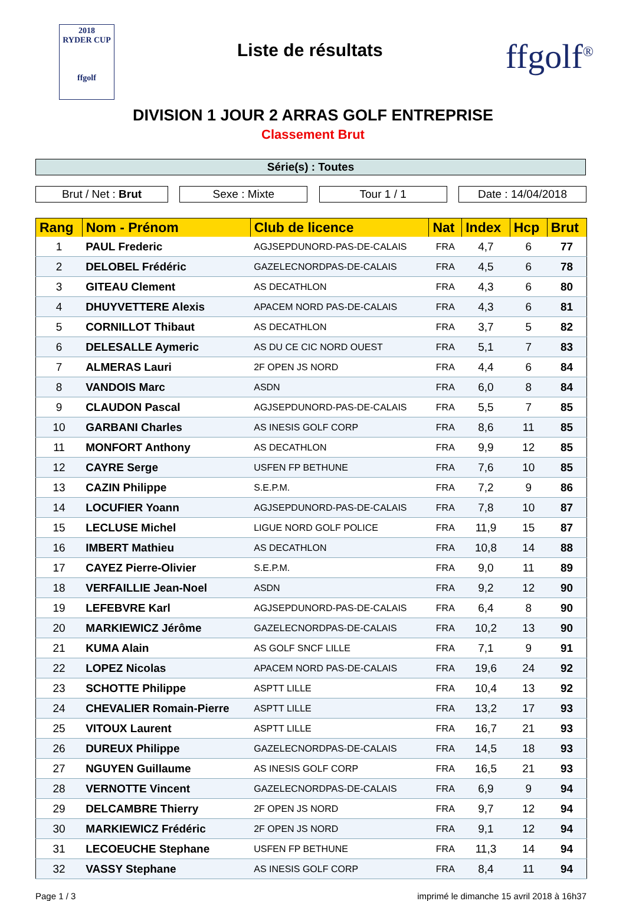2018
RYDER CUP
ffgolf
Liste de résultats
ffgolf<sup>®</sup>
DIVISION 1 JOUR 2 ARRAS GOLF ENTREPRISE
Classement Brut
Série(s) : Toutes
Brut / Net : Brut Sexe : Mixte Tour 1 / 1 Date : 14/04/2018
| Rang | Nom - Prénom | Club de licence | Nat | Index | Hcp | Brut |
| --- | --- | --- | --- | --- | --- | --- |
| 1 | PAUL Frederic | AGJSEPDUNORD-PAS-DE-CALAIS | FRA | 4,7 | 6 | 77 |
| 2 | DELOBEL Frédéric | GAZELECNORDPAS-DE-CALAIS | FRA | 4,5 | 6 | 78 |
| 3 | GITEAU Clement | AS DECATHLON | FRA | 4,3 | 6 | 80 |
| 4 | DHUYVETTERE Alexis | APACEM NORD PAS-DE-CALAIS | FRA | 4,3 | 6 | 81 |
| 5 | CORNILLOT Thibaut | AS DECATHLON | FRA | 3,7 | 5 | 82 |
| 6 | DELESALLE Aymeric | AS DU CE CIC NORD OUEST | FRA | 5,1 | 7 | 83 |
| 7 | ALMERAS Lauri | 2F OPEN JS NORD | FRA | 4,4 | 6 | 84 |
| 8 | VANDOIS Marc | ASDN | FRA | 6,0 | 8 | 84 |
| 9 | CLAUDON Pascal | AGJSEPDUNORD-PAS-DE-CALAIS | FRA | 5,5 | 7 | 85 |
| 10 | GARBANI Charles | AS INESIS GOLF CORP | FRA | 8,6 | 11 | 85 |
| 11 | MONFORT Anthony | AS DECATHLON | FRA | 9,9 | 12 | 85 |
| 12 | CAYRE Serge | USFEN FP BETHUNE | FRA | 7,6 | 10 | 85 |
| 13 | CAZIN Philippe | S.E.P.M. | FRA | 7,2 | 9 | 86 |
| 14 | LOCUFIER Yoann | AGJSEPDUNORD-PAS-DE-CALAIS | FRA | 7,8 | 10 | 87 |
| 15 | LECLUSE Michel | LIGUE NORD GOLF POLICE | FRA | 11,9 | 15 | 87 |
| 16 | IMBERT Mathieu | AS DECATHLON | FRA | 10,8 | 14 | 88 |
| 17 | CAYEZ Pierre-Olivier | S.E.P.M. | FRA | 9,0 | 11 | 89 |
| 18 | VERFAILLIE Jean-Noel | ASDN | FRA | 9,2 | 12 | 90 |
| 19 | LEFEBVRE Karl | AGJSEPDUNORD-PAS-DE-CALAIS | FRA | 6,4 | 8 | 90 |
| 20 | MARKIEWICZ Jérôme | GAZELECNORDPAS-DE-CALAIS | FRA | 10,2 | 13 | 90 |
| 21 | KUMA Alain | AS GOLF SNCF LILLE | FRA | 7,1 | 9 | 91 |
| 22 | LOPEZ Nicolas | APACEM NORD PAS-DE-CALAIS | FRA | 19,6 | 24 | 92 |
| 23 | SCHOTTE Philippe | ASPTT LILLE | FRA | 10,4 | 13 | 92 |
| 24 | CHEVALIER Romain-Pierre | ASPTT LILLE | FRA | 13,2 | 17 | 93 |
| 25 | VITOUX Laurent | ASPTT LILLE | FRA | 16,7 | 21 | 93 |
| 26 | DUREUX Philippe | GAZELECNORDPAS-DE-CALAIS | FRA | 14,5 | 18 | 93 |
| 27 | NGUYEN Guillaume | AS INESIS GOLF CORP | FRA | 16,5 | 21 | 93 |
| 28 | VERNOTTE Vincent | GAZELECNORDPAS-DE-CALAIS | FRA | 6,9 | 9 | 94 |
| 29 | DELCAMBRE Thierry | 2F OPEN JS NORD | FRA | 9,7 | 12 | 94 |
| 30 | MARKIEWICZ Frédéric | 2F OPEN JS NORD | FRA | 9,1 | 12 | 94 |
| 31 | LECOEUCHE Stephane | USFEN FP BETHUNE | FRA | 11,3 | 14 | 94 |
| 32 | VASSY Stephane | AS INESIS GOLF CORP | FRA | 8,4 | 11 | 94 |
Page 1 / 3 imprimé le dimanche 15 avril 2018 à 16h37